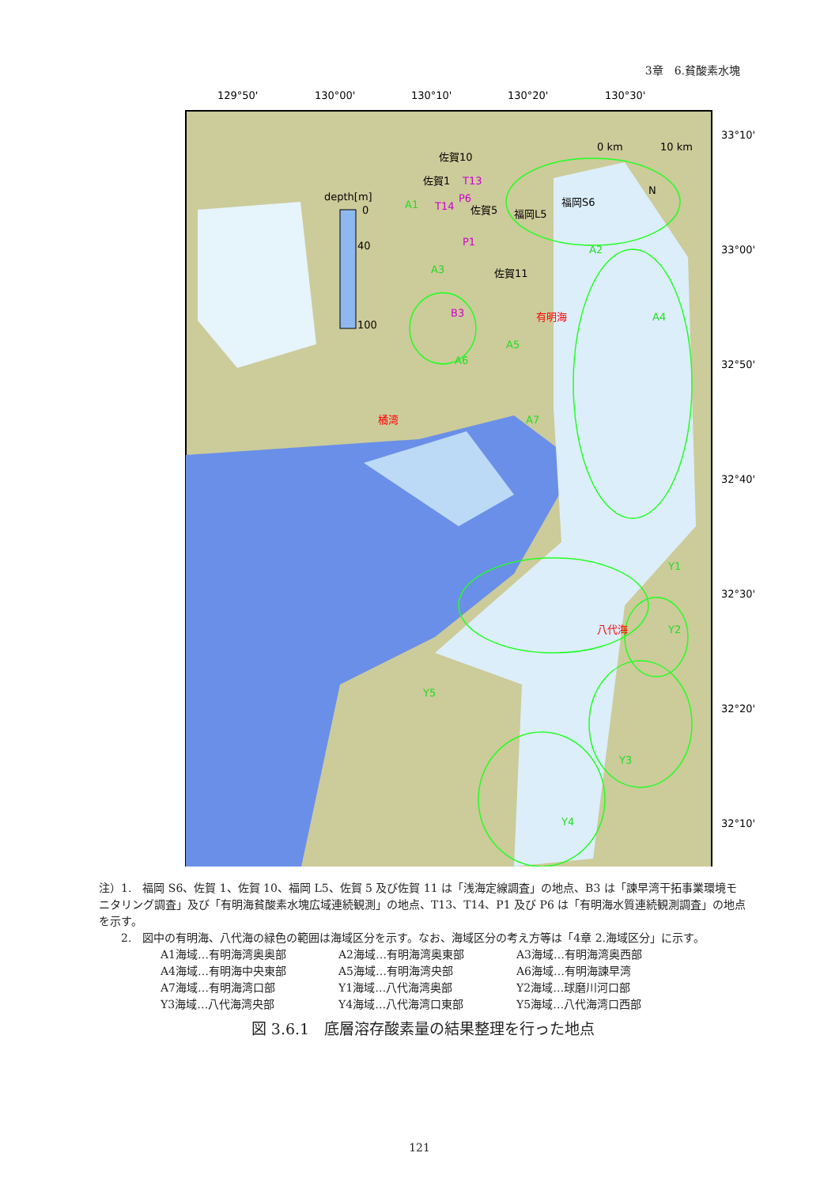3章　6.貧酸素水塊
129°50'
130°00'
130°10'
130°20'
130°30'
33°10'
33°00'
32°50'
32°40'
32°30'
32°20'
32°10'
depth[m]
0
40
100
0 km
10 km
N
佐賀10
佐賀1
佐賀5
福岡L5
福岡S6
佐賀11
T13
T14
P6
P1
B3
A1
A2
A3
A4
A5
A6
A7
Y1
Y2
Y3
Y4
Y5
有明海
橘湾
八代海
注）1.　福岡 S6、佐賀 1、佐賀 10、福岡 L5、佐賀 5 及び佐賀 11 は「浅海定線調査」の地点、B3 は「諫早湾干拓事業環境モニタリング調査」及び「有明海貧酸素水塊広域連続観測」の地点、T13、T14、P1 及び P6 は「有明海水質連続観測調査」の地点を示す。
　　2.　図中の有明海、八代海の緑色の範囲は海域区分を示す。なお、海域区分の考え方等は「4章 2.海域区分」に示す。
A1海域…有明海湾奥奥部 A2海域…有明海湾奥東部 A3海域…有明海湾奥西部 A4海域…有明海中央東部 A5海域…有明海湾央部 A6海域…有明海諫早湾 A7海域…有明海湾口部 Y1海域…八代海湾奥部 Y2海域…球磨川河口部 Y3海域…八代海湾央部 Y4海域…八代海湾口東部 Y5海域…八代海湾口西部
図 3.6.1　底層溶存酸素量の結果整理を行った地点
121